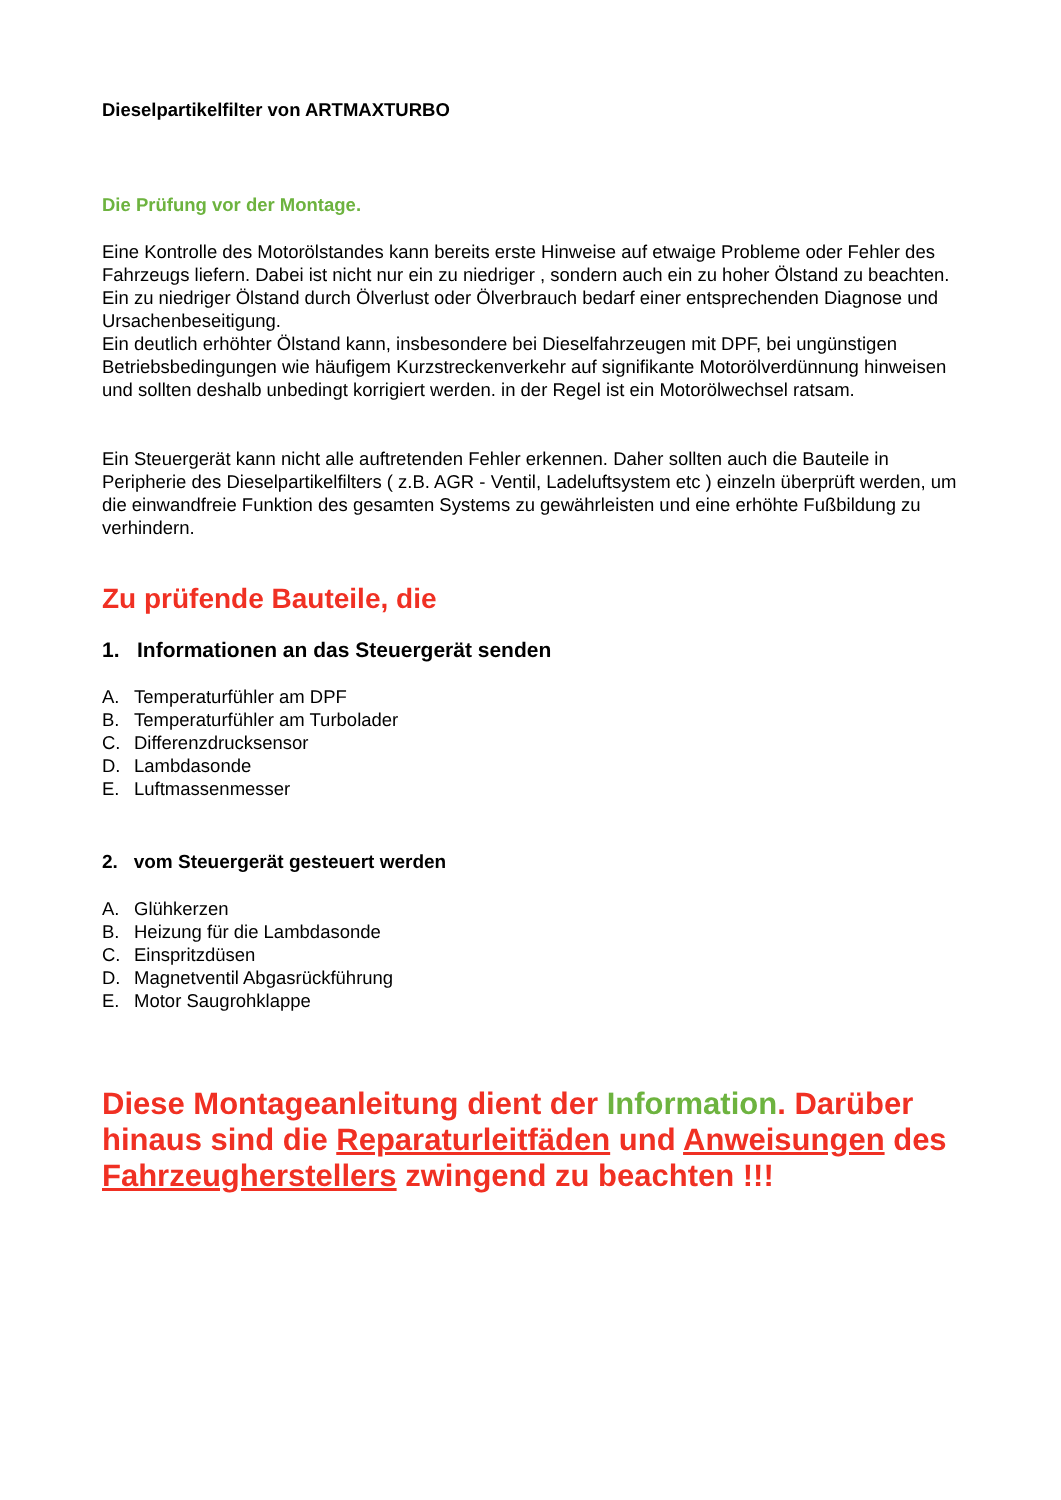Dieselpartikelfilter von ARTMAXTURBO
Die Prüfung vor der Montage.
Eine Kontrolle des Motorölstandes kann bereits erste Hinweise auf etwaige Probleme oder Fehler des Fahrzeugs liefern. Dabei ist nicht nur ein zu niedriger , sondern auch ein zu hoher Ölstand zu beachten.
Ein zu niedriger Ölstand durch Ölverlust oder Ölverbrauch bedarf einer entsprechenden Diagnose und Ursachenbeseitigung.
Ein deutlich erhöhter Ölstand kann, insbesondere bei Dieselfahrzeugen mit DPF, bei ungünstigen Betriebsbedingungen wie häufigem Kurzstreckenverkehr auf signifikante Motorölverdünnung hinweisen und sollten deshalb unbedingt korrigiert werden. in der Regel ist ein Motorölwechsel ratsam.
Ein Steuergerät kann nicht alle auftretenden Fehler erkennen. Daher sollten auch die Bauteile in Peripherie des Dieselpartikelfilters ( z.B. AGR - Ventil, Ladeluftsystem etc ) einzeln überprüft werden, um die einwandfreie Funktion des gesamten Systems zu gewährleisten und eine erhöhte Fußbildung zu verhindern.
Zu prüfende Bauteile, die
1. Informationen an das Steuergerät senden
A. Temperaturfühler am DPF
B. Temperaturfühler am Turbolader
C. Differenzdrucksensor
D. Lambdasonde
E. Luftmassenmesser
2. vom Steuergerät gesteuert werden
A. Glühkerzen
B. Heizung für die Lambdasonde
C. Einspritzdüsen
D. Magnetventil Abgasrückführung
E. Motor Saugrohklappe
Diese Montageanleitung dient der Information. Darüber hinaus sind die Reparaturleitfäden und Anweisungen des Fahrzeugherstellers zwingend zu beachten !!!